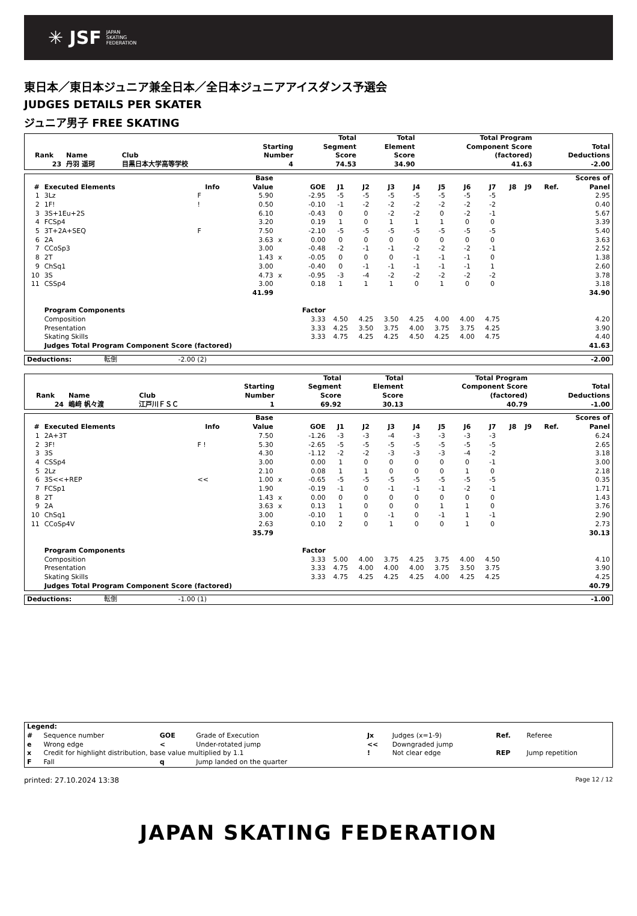✳ JSF JAPAN
SKATING
FEDERATION
東日本／東日本ジュニア兼全日本／全日本ジュニアアイスダンス予選会
JUDGES DETAILS PER SKATER
ジュニア男子 FREE SKATING
| Rank | Name | Club | Starting Number | Total Segment Score | Total Element Score | Total Program Component Score (factored) | Total Deductions |
| --- | --- | --- | --- | --- | --- | --- | --- |
| 23 | 丹羽 遥珂 | 目黒日本大学高等学校 | 4 | 74.53 | 34.90 | 41.63 | -2.00 |
| # | Executed Elements | Info | Base Value | | GOE | J1 | J2 | J3 | J4 | J5 | J6 | J7 | J8 | J9 | Ref. | Scores of Panel |
| --- | --- | --- | --- | --- | --- | --- | --- | --- | --- | --- | --- | --- | --- | --- | --- | --- |
| 1 | 3Lz | F | 5.90 | | -2.95 | -5 | -5 | -5 | -5 | -5 | -5 | -5 | | | | 2.95 |
| 2 | 1F! | ! | 0.50 | | -0.10 | -1 | -2 | -2 | -2 | -2 | -2 | -2 | | | | 0.40 |
| 3 | 3S+1Eu+2S | | 6.10 | | -0.43 | 0 | 0 | -2 | -2 | 0 | -2 | -1 | | | | 5.67 |
| 4 | FCSp4 | | 3.20 | | 0.19 | 1 | 0 | 1 | 1 | 1 | 0 | 0 | | | | 3.39 |
| 5 | 3T+2A+SEQ | F | 7.50 | | -2.10 | -5 | -5 | -5 | -5 | -5 | -5 | -5 | | | | 5.40 |
| 6 | 2A | | 3.63 | x | 0.00 | 0 | 0 | 0 | 0 | 0 | 0 | 0 | | | | 3.63 |
| 7 | CCoSp3 | | 3.00 | | -0.48 | -2 | -1 | -1 | -2 | -2 | -2 | -1 | | | | 2.52 |
| 8 | 2T | | 1.43 | x | -0.05 | 0 | 0 | 0 | -1 | -1 | -1 | 0 | | | | 1.38 |
| 9 | ChSq1 | | 3.00 | | -0.40 | 0 | -1 | -1 | -1 | -1 | -1 | 1 | | | | 2.60 |
| 10 | 3S | | 4.73 | x | -0.95 | -3 | -4 | -2 | -2 | -2 | -2 | -2 | | | | 3.78 |
| 11 | CSSp4 | | 3.00 | | 0.18 | 1 | 1 | 1 | 0 | 1 | 0 | 0 | | | | 3.18 |
| | | | 41.99 | | | | | | | | | | | | | 34.90 |
| | Program Components | | | | Factor | | | | | | | | | | | |
| | Composition | | | | 3.33 | 4.50 | 4.25 | 3.50 | 4.25 | 4.00 | 4.00 | 4.75 | | | | 4.20 |
| | Presentation | | | | 3.33 | 4.25 | 3.50 | 3.75 | 4.00 | 3.75 | 3.75 | 4.25 | | | | 3.90 |
| | Skating Skills | | | | 3.33 | 4.75 | 4.25 | 4.25 | 4.50 | 4.25 | 4.00 | 4.75 | | | | 4.40 |
| | Judges Total Program Component Score (factored) | | | | | | | | | | | | | | | 41.63 |
| Deductions: | 転倒 | -2.00 (2) | | -2.00 |
| Rank | Name | Club | Starting Number | Total Segment Score | Total Element Score | Total Program Component Score (factored) | Total Deductions |
| --- | --- | --- | --- | --- | --- | --- | --- |
| 24 | 嶋﨑 帆々渡 | 江戸川ＦＳＣ | 1 | 69.92 | 30.13 | 40.79 | -1.00 |
| # | Executed Elements | Info | Base Value | | GOE | J1 | J2 | J3 | J4 | J5 | J6 | J7 | J8 | J9 | Ref. | Scores of Panel |
| --- | --- | --- | --- | --- | --- | --- | --- | --- | --- | --- | --- | --- | --- | --- | --- | --- |
| 1 | 2A+3T | | 7.50 | | -1.26 | -3 | -3 | -4 | -3 | -3 | -3 | -3 | | | | 6.24 |
| 2 | 3F! | F ! | 5.30 | | -2.65 | -5 | -5 | -5 | -5 | -5 | -5 | -5 | | | | 2.65 |
| 3 | 3S | | 4.30 | | -1.12 | -2 | -2 | -3 | -3 | -3 | -4 | -2 | | | | 3.18 |
| 4 | CSSp4 | | 3.00 | | 0.00 | 1 | 0 | 0 | 0 | 0 | 0 | -1 | | | | 3.00 |
| 5 | 2Lz | | 2.10 | | 0.08 | 1 | 1 | 0 | 0 | 0 | 1 | 0 | | | | 2.18 |
| 6 | 3S<<+REP | << | 1.00 | x | -0.65 | -5 | -5 | -5 | -5 | -5 | -5 | -5 | | | | 0.35 |
| 7 | FCSp1 | | 1.90 | | -0.19 | -1 | 0 | -1 | -1 | -1 | -2 | -1 | | | | 1.71 |
| 8 | 2T | | 1.43 | x | 0.00 | 0 | 0 | 0 | 0 | 0 | 0 | 0 | | | | 1.43 |
| 9 | 2A | | 3.63 | x | 0.13 | 1 | 0 | 0 | 0 | 1 | 1 | 0 | | | | 3.76 |
| 10 | ChSq1 | | 3.00 | | -0.10 | 1 | 0 | -1 | 0 | -1 | 1 | -1 | | | | 2.90 |
| 11 | CCoSp4V | | 2.63 | | 0.10 | 2 | 0 | 1 | 0 | 0 | 1 | 0 | | | | 2.73 |
| | | | 35.79 | | | | | | | | | | | | | 30.13 |
| | Program Components | | | | Factor | | | | | | | | | | | |
| | Composition | | | | 3.33 | 5.00 | 4.00 | 3.75 | 4.25 | 3.75 | 4.00 | 4.50 | | | | 4.10 |
| | Presentation | | | | 3.33 | 4.75 | 4.00 | 4.00 | 4.00 | 3.75 | 3.50 | 3.75 | | | | 3.90 |
| | Skating Skills | | | | 3.33 | 4.75 | 4.25 | 4.25 | 4.25 | 4.00 | 4.25 | 4.25 | | | | 4.25 |
| | Judges Total Program Component Score (factored) | | | | | | | | | | | | | | | 40.79 |
| Deductions: | 転倒 | -1.00 (1) | | -1.00 |
| Legend: | | | | | | | |
| # | Sequence number | GOE | Grade of Execution | Jx | Judges (x=1-9) | Ref. | Referee |
| e | Wrong edge | < | Under-rotated jump | << | Downgraded jump | | |
| x | Credit for highlight distribution, base value multiplied by 1.1 | | | ! | Not clear edge | REP | Jump repetition |
| F | Fall | q | Jump landed on the quarter | | | | |
printed: 27.10.2024 13:38 Page 12 / 12
JAPAN SKATING FEDERATION